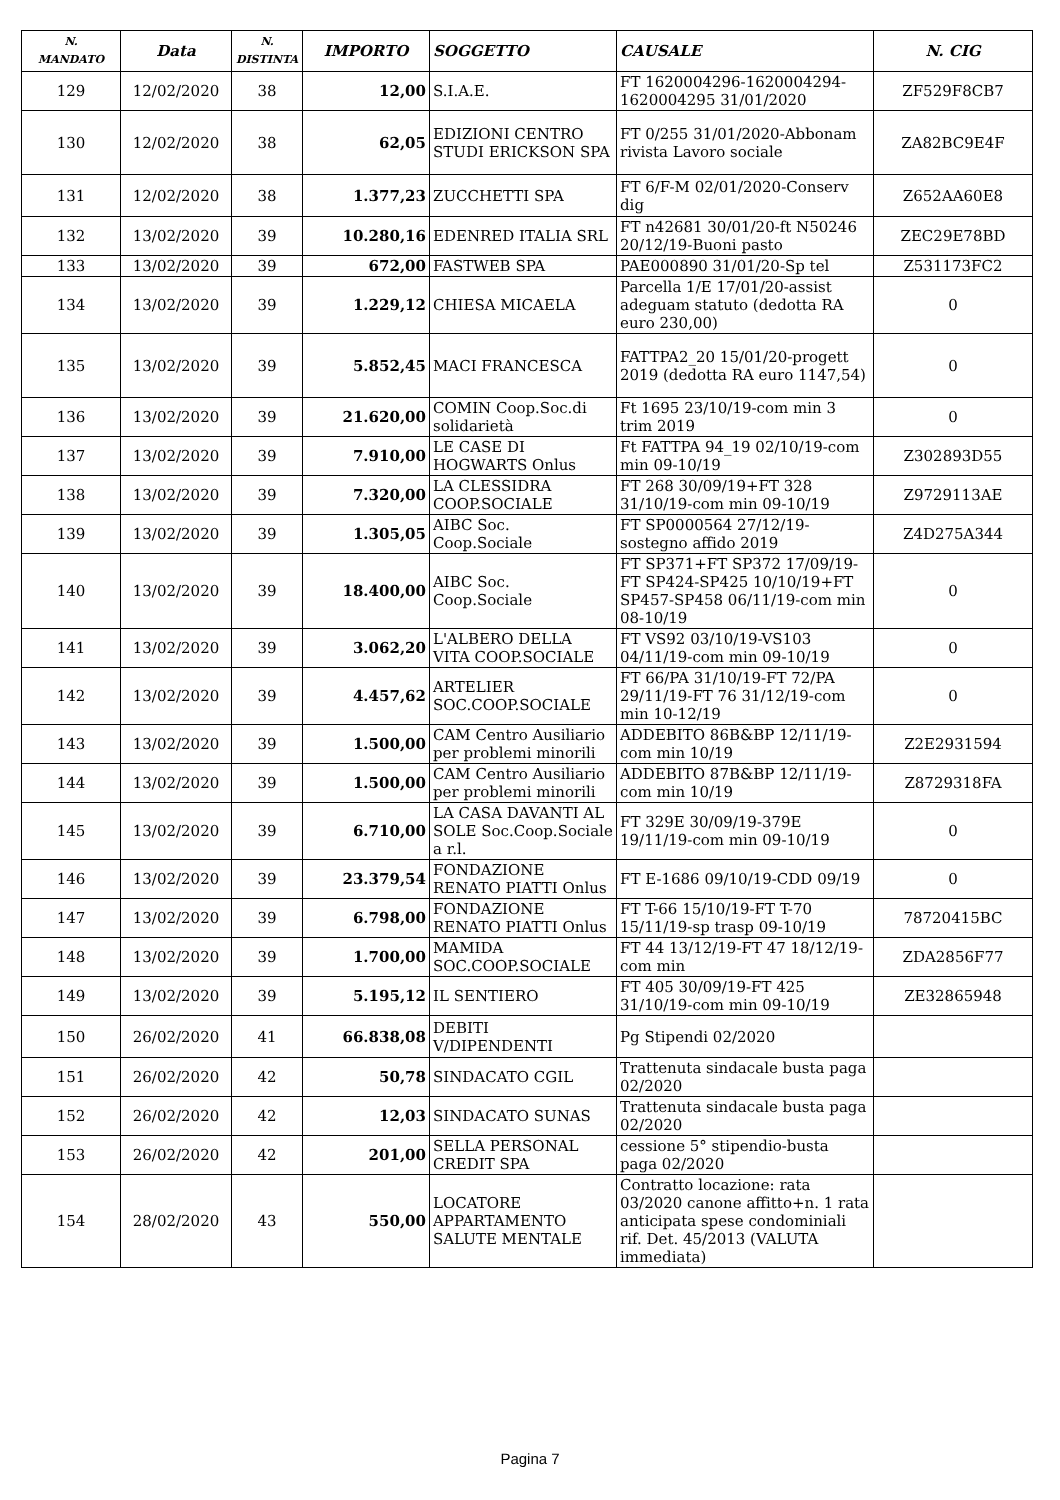| N. MANDATO | Data | N. DISTINTA | IMPORTO | SOGGETTO | CAUSALE | N. CIG |
| --- | --- | --- | --- | --- | --- | --- |
| 129 | 12/02/2020 | 38 | 12,00 | S.I.A.E. | FT 1620004296-1620004294-1620004295 31/01/2020 | ZF529F8CB7 |
| 130 | 12/02/2020 | 38 | 62,05 | EDIZIONI CENTRO STUDI ERICKSON SPA | FT 0/255 31/01/2020-Abbonam rivista Lavoro sociale | ZA82BC9E4F |
| 131 | 12/02/2020 | 38 | 1.377,23 | ZUCCHETTI SPA | FT 6/F-M 02/01/2020-Conserv dig | Z652AA60E8 |
| 132 | 13/02/2020 | 39 | 10.280,16 | EDENRED ITALIA SRL | FT n42681 30/01/20-ft N50246 20/12/19-Buoni pasto | ZEC29E78BD |
| 133 | 13/02/2020 | 39 | 672,00 | FASTWEB SPA | PAE000890 31/01/20-Sp tel | Z531173FC2 |
| 134 | 13/02/2020 | 39 | 1.229,12 | CHIESA MICAELA | Parcella 1/E 17/01/20-assist adeguam statuto (dedotta RA euro 230,00) | 0 |
| 135 | 13/02/2020 | 39 | 5.852,45 | MACI FRANCESCA | FATTPA2_20 15/01/20-progett 2019 (dedotta RA euro 1147,54) | 0 |
| 136 | 13/02/2020 | 39 | 21.620,00 | COMIN Coop.Soc.di solidarietà | Ft 1695 23/10/19-com min 3 trim 2019 | 0 |
| 137 | 13/02/2020 | 39 | 7.910,00 | LE CASE DI HOGWARTS Onlus | Ft FATTPA 94_19 02/10/19-com min 09-10/19 | Z302893D55 |
| 138 | 13/02/2020 | 39 | 7.320,00 | LA CLESSIDRA COOP.SOCIALE | FT 268 30/09/19+FT 328 31/10/19-com min 09-10/19 | Z9729113AE |
| 139 | 13/02/2020 | 39 | 1.305,05 | AIBC Soc. Coop.Sociale | FT SP0000564 27/12/19-sostegno affido 2019 | Z4D275A344 |
| 140 | 13/02/2020 | 39 | 18.400,00 | AIBC Soc. Coop.Sociale | FT SP371+FT SP372 17/09/19-FT SP424-SP425 10/10/19+FT SP457-SP458 06/11/19-com min 08-10/19 | 0 |
| 141 | 13/02/2020 | 39 | 3.062,20 | L'ALBERO DELLA VITA COOP.SOCIALE | FT VS92 03/10/19-VS103 04/11/19-com min 09-10/19 | 0 |
| 142 | 13/02/2020 | 39 | 4.457,62 | ARTELIER SOC.COOP.SOCIALE | FT 66/PA 31/10/19-FT 72/PA 29/11/19-FT 76 31/12/19-com min 10-12/19 | 0 |
| 143 | 13/02/2020 | 39 | 1.500,00 | CAM Centro Ausiliario per problemi minorili | ADDEBITO 86B&BP 12/11/19-com min 10/19 | Z2E2931594 |
| 144 | 13/02/2020 | 39 | 1.500,00 | CAM Centro Ausiliario per problemi minorili | ADDEBITO 87B&BP 12/11/19-com min 10/19 | Z8729318FA |
| 145 | 13/02/2020 | 39 | 6.710,00 | LA CASA DAVANTI AL SOLE Soc.Coop.Sociale a r.l. | FT 329E 30/09/19-379E 19/11/19-com min 09-10/19 | 0 |
| 146 | 13/02/2020 | 39 | 23.379,54 | FONDAZIONE RENATO PIATTI Onlus | FT E-1686 09/10/19-CDD 09/19 | 0 |
| 147 | 13/02/2020 | 39 | 6.798,00 | FONDAZIONE RENATO PIATTI Onlus | FT T-66 15/10/19-FT T-70 15/11/19-sp trasp 09-10/19 | 78720415BC |
| 148 | 13/02/2020 | 39 | 1.700,00 | MAMIDA SOC.COOP.SOCIALE | FT 44 13/12/19-FT 47 18/12/19-com min | ZDA2856F77 |
| 149 | 13/02/2020 | 39 | 5.195,12 | IL SENTIERO | FT 405 30/09/19-FT 425 31/10/19-com min 09-10/19 | ZE32865948 |
| 150 | 26/02/2020 | 41 | 66.838,08 | DEBITI V/DIPENDENTI | Pg Stipendi 02/2020 | |
| 151 | 26/02/2020 | 42 | 50,78 | SINDACATO CGIL | Trattenuta sindacale busta paga 02/2020 | |
| 152 | 26/02/2020 | 42 | 12,03 | SINDACATO SUNAS | Trattenuta sindacale busta paga 02/2020 | |
| 153 | 26/02/2020 | 42 | 201,00 | SELLA PERSONAL CREDIT SPA | cessione 5° stipendio-busta paga 02/2020 | |
| 154 | 28/02/2020 | 43 | 550,00 | LOCATORE APPARTAMENTO SALUTE MENTALE | Contratto locazione: rata 03/2020 canone affitto+n. 1 rata anticipata spese condominiali rif. Det. 45/2013 (VALUTA immediata) | |
Pagina 7